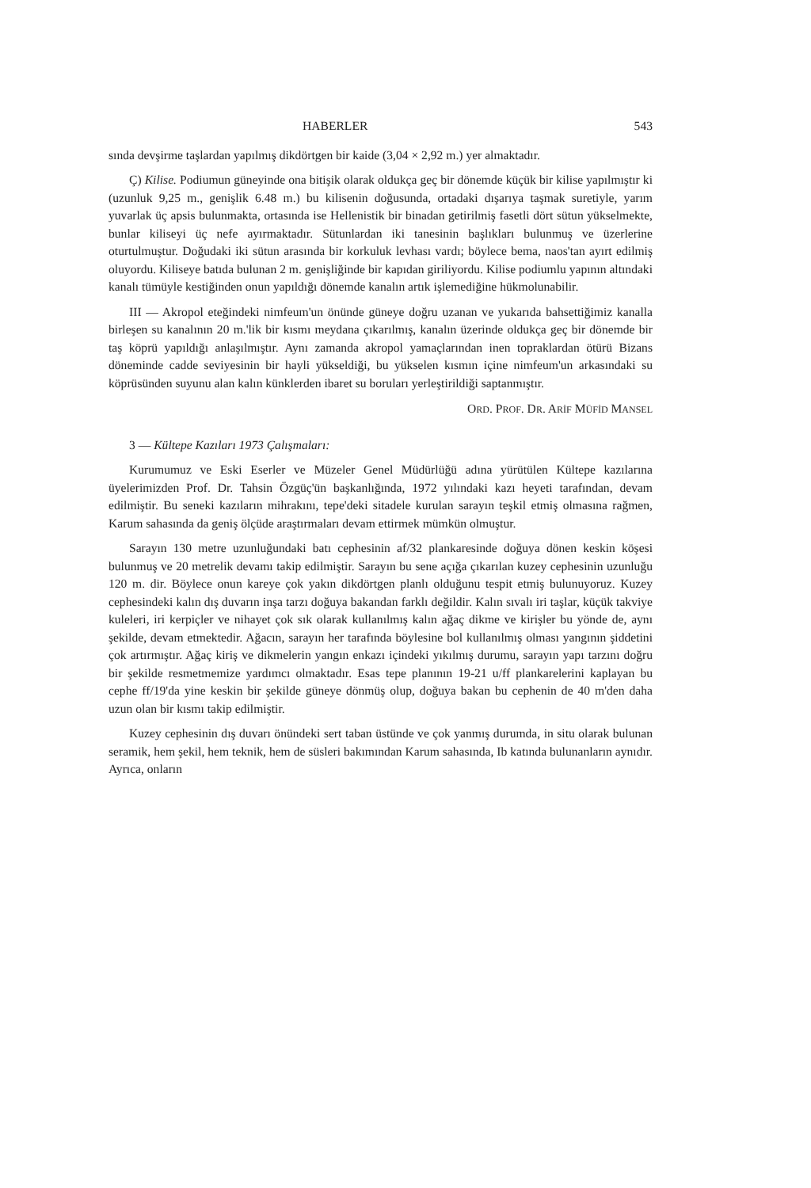HABERLER 543
sında devşirme taşlardan yapılmış dikdörtgen bir kaide (3,04 × 2,92 m.) yer almaktadır.
Ç) Kilise. Podiumun güneyinde ona bitişik olarak oldukça geç bir dönemde küçük bir kilise yapılmıştır ki (uzunluk 9,25 m., genişlik 6.48 m.) bu kilisenin doğusunda, ortadaki dışarıya taşmak suretiyle, yarım yuvarlak üç apsis bulunmakta, ortasında ise Hellenistik bir binadan getirilmiş fasetli dört sütun yükselmekte, bunlar kiliseyi üç nefe ayırmaktadır. Sütunlardan iki tanesinin başlıkları bulunmuş ve üzerlerine oturtulmuştur. Doğudaki iki sütun arasında bir korkuluk levhası vardı; böylece bema, naos'tan ayırt edilmiş oluyordu. Kiliseye batıda bulunan 2 m. genişliğinde bir kapıdan giriliyordu. Kilise podiumlu yapının altındaki kanalı tümüyle kestiğinden onun yapıldığı dönemde kanalın artık işlemediğine hükmolunabilir.
III — Akropol eteğindeki nimfeum'un önünde güneye doğru uzanan ve yukarıda bahsettiğimiz kanalla birleşen su kanalının 20 m.'lik bir kısmı meydana çıkarılmış, kanalın üzerinde oldukça geç bir dönemde bir taş köprü yapıldığı anlaşılmıştır. Aynı zamanda akropol yamaçlarından inen topraklardan ötürü Bizans döneminde cadde seviyesinin bir hayli yükseldiği, bu yükselen kısmın içine nimfeum'un arkasındaki su köprüsünden suyunu alan kalın künklerden ibaret su boruları yerleştirildiği saptanmıştır.
ORD. PROF. DR. ARİF MÜFİD MANSEL
3 — Kültepe Kazıları 1973 Çalışmaları:
Kurumumuz ve Eski Eserler ve Müzeler Genel Müdürlüğü adına yürütülen Kültepe kazılarına üyelerimizden Prof. Dr. Tahsin Özgüç'ün başkanlığında, 1972 yılındaki kazı heyeti tarafından, devam edilmiştir. Bu seneki kazıların mihrakını, tepe'deki sitadele kurulan sarayın teşkil etmiş olmasına rağmen, Karum sahasında da geniş ölçüde araştırmaları devam ettirmek mümkün olmuştur.
Sarayın 130 metre uzunluğundaki batı cephesinin af/32 plankaresinde doğuya dönen keskin köşesi bulunmuş ve 20 metrelik devamı takip edilmiştir. Sarayın bu sene açığa çıkarılan kuzey cephesinin uzunluğu 120 m. dir. Böylece onun kareye çok yakın dikdörtgen planlı olduğunu tespit etmiş bulunuyoruz. Kuzey cephesindeki kalın dış duvarın inşa tarzı doğuya bakandan farklı değildir. Kalın sıvalı iri taşlar, küçük takviye kuleleri, iri kerpiçler ve nihayet çok sık olarak kullanılmış kalın ağaç dikme ve kirişler bu yönde de, aynı şekilde, devam etmektedir. Ağacın, sarayın her tarafında böylesine bol kullanılmış olması yangının şiddetini çok artırmıştır. Ağaç kiriş ve dikmelerin yangın enkazı içindeki yıkılmış durumu, sarayın yapı tarzını doğru bir şekilde resmetmemize yardımcı olmaktadır. Esas tepe planının 19-21 u/ff plankarelerini kaplayan bu cephe ff/19'da yine keskin bir şekilde güneye dönmüş olup, doğuya bakan bu cephenin de 40 m'den daha uzun olan bir kısmı takip edilmiştir.
Kuzey cephesinin dış duvarı önündeki sert taban üstünde ve çok yanmış durumda, in situ olarak bulunan seramik, hem şekil, hem teknik, hem de süsleri bakımından Karum sahasında, Ib katında bulunanların aynıdır. Ayrıca, onların